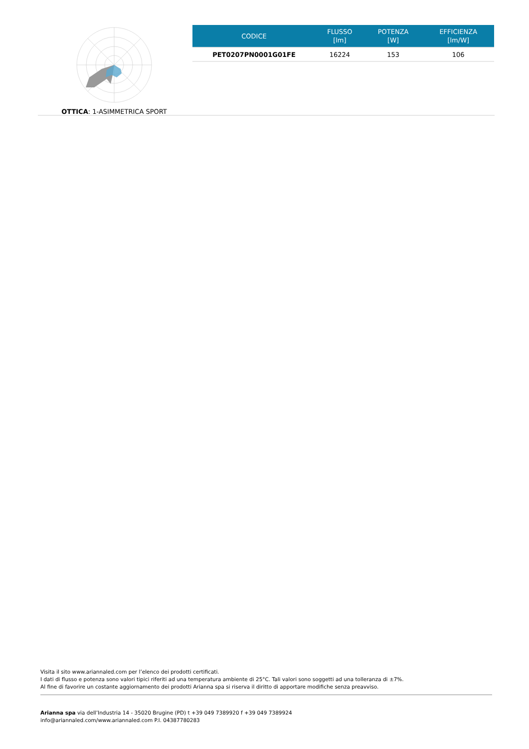OTTICA: 1-ASIMMETRICA SPORT
| CODICE | FLUSSO [lm] | POTENZA [W] | EFFICIENZA [lm/W] |
| --- | --- | --- | --- |
| PET0207PN0001G01FE | 16224 | 153 | 106 |
Visita il sito www.ariannaled.com per l’elenco dei prodotti certificati.
I dati di flusso e potenza sono valori tipici riferiti ad una temperatura ambiente di 25°C. Tali valori sono soggetti ad una tolleranza di ±7%.
Al fine di favorire un costante aggiornamento dei prodotti Arianna spa si riserva il diritto di apportare modifiche senza preavviso.
Arianna spa via dell’Industria 14 - 35020 Brugine (PD) t +39 049 7389920 f +39 049 7389924
info@ariannaled.com/www.ariannaled.com P.I. 04387780283